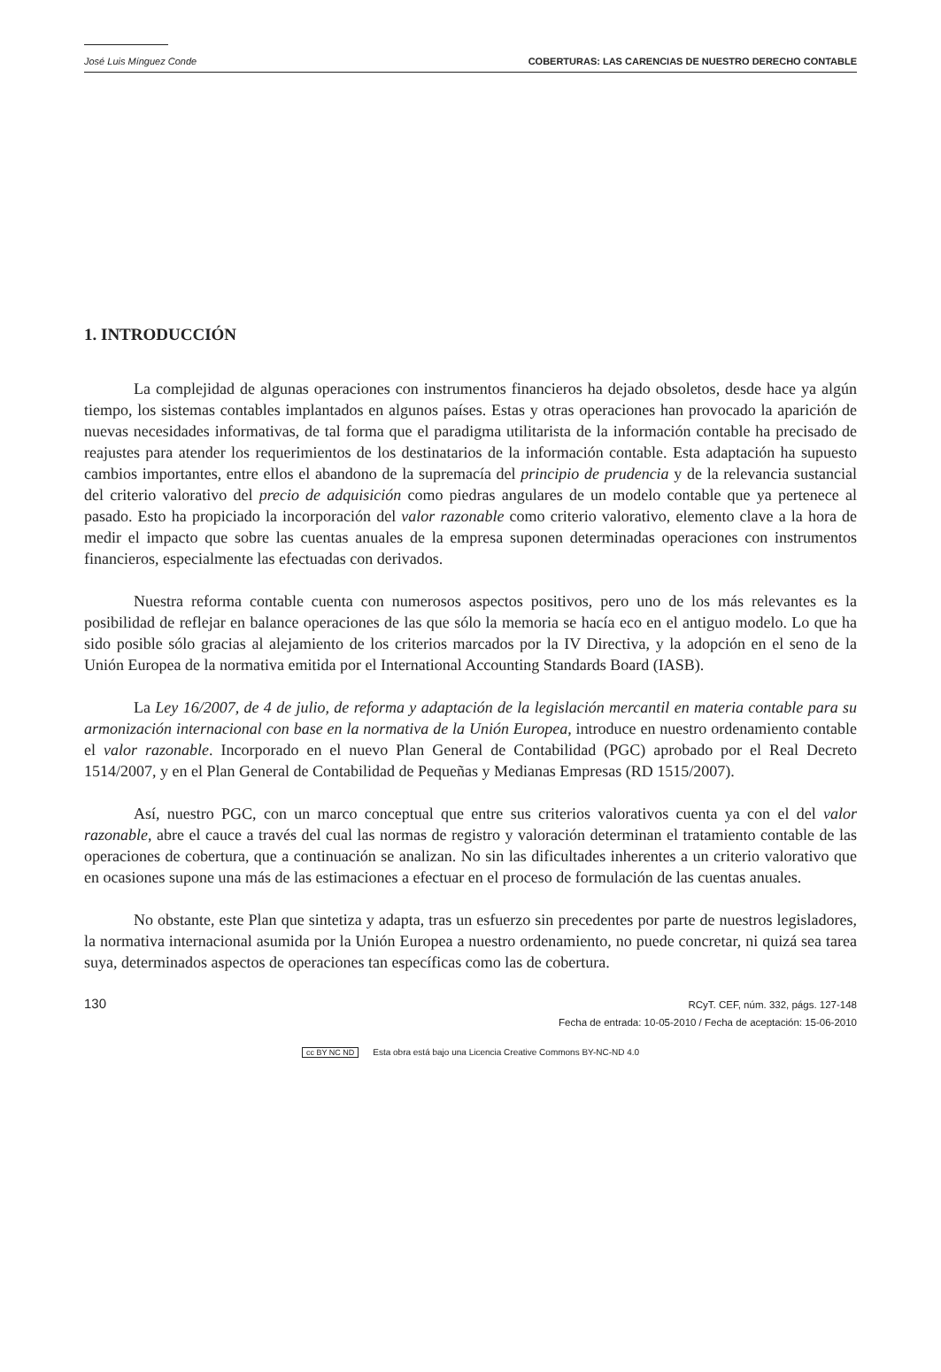José Luis Mínguez Conde COBERTURAS: LAS CARENCIAS DE NUESTRO DERECHO CONTABLE
1. INTRODUCCIÓN
La complejidad de algunas operaciones con instrumentos financieros ha dejado obsoletos, desde hace ya algún tiempo, los sistemas contables implantados en algunos países. Estas y otras operaciones han provocado la aparición de nuevas necesidades informativas, de tal forma que el paradigma utilitarista de la información contable ha precisado de reajustes para atender los requerimientos de los destinatarios de la información contable. Esta adaptación ha supuesto cambios importantes, entre ellos el abandono de la supremacía del principio de prudencia y de la relevancia sustancial del criterio valorativo del precio de adquisición como piedras angulares de un modelo contable que ya pertenece al pasado. Esto ha propiciado la incorporación del valor razonable como criterio valorativo, elemento clave a la hora de medir el impacto que sobre las cuentas anuales de la empresa suponen determinadas operaciones con instrumentos financieros, especialmente las efectuadas con derivados.
Nuestra reforma contable cuenta con numerosos aspectos positivos, pero uno de los más relevantes es la posibilidad de reflejar en balance operaciones de las que sólo la memoria se hacía eco en el antiguo modelo. Lo que ha sido posible sólo gracias al alejamiento de los criterios marcados por la IV Directiva, y la adopción en el seno de la Unión Europea de la normativa emitida por el International Accounting Standards Board (IASB).
La Ley 16/2007, de 4 de julio, de reforma y adaptación de la legislación mercantil en materia contable para su armonización internacional con base en la normativa de la Unión Europea, introduce en nuestro ordenamiento contable el valor razonable. Incorporado en el nuevo Plan General de Contabilidad (PGC) aprobado por el Real Decreto 1514/2007, y en el Plan General de Contabilidad de Pequeñas y Medianas Empresas (RD 1515/2007).
Así, nuestro PGC, con un marco conceptual que entre sus criterios valorativos cuenta ya con el del valor razonable, abre el cauce a través del cual las normas de registro y valoración determinan el tratamiento contable de las operaciones de cobertura, que a continuación se analizan. No sin las dificultades inherentes a un criterio valorativo que en ocasiones supone una más de las estimaciones a efectuar en el proceso de formulación de las cuentas anuales.
No obstante, este Plan que sintetiza y adapta, tras un esfuerzo sin precedentes por parte de nuestros legisladores, la normativa internacional asumida por la Unión Europea a nuestro ordenamiento, no puede concretar, ni quizá sea tarea suya, determinados aspectos de operaciones tan específicas como las de cobertura.
130
RCyT. CEF, núm. 332, págs. 127-148
Fecha de entrada: 10-05-2010 / Fecha de aceptación: 15-06-2010
cc BY NC ND Esta obra está bajo una Licencia Creative Commons BY-NC-ND 4.0